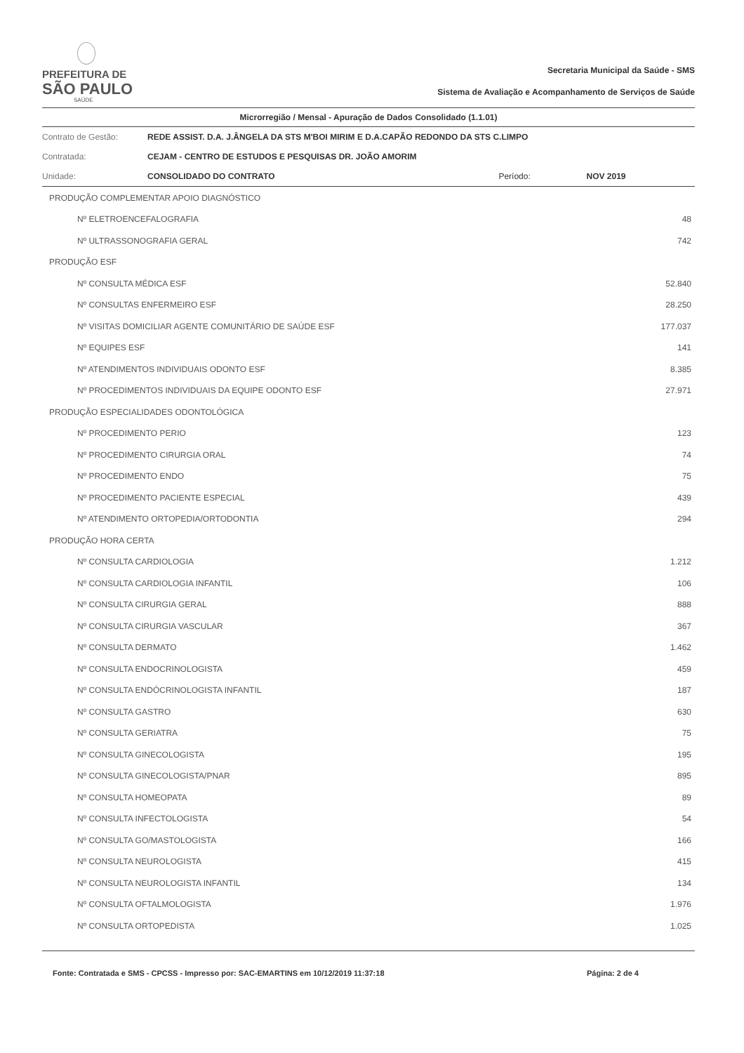PREFEITURA DE
SÃO PAULO
SAÚDE
Secretaria Municipal da Saúde - SMS
Sistema de Avaliação e Acompanhamento de Serviços de Saúde
Microrregião / Mensal - Apuração de Dados Consolidado (1.1.01)
| Contrato de Gestão: | REDE ASSIST. D.A. J.ÂNGELA DA STS M'BOI MIRIM E D.A.CAPÃO REDONDO DA STS C.LIMPO | | |
| Contratada: | CEJAM - CENTRO DE ESTUDOS E PESQUISAS DR. JOÃO AMORIM | | |
| Unidade: | CONSOLIDADO DO CONTRATO | Período: | NOV 2019 |
| PRODUÇÃO COMPLEMENTAR APOIO DIAGNÓSTICO | |
| Nº ELETROENCEFALOGRAFIA | 48 |
| Nº ULTRASSONOGRAFIA GERAL | 742 |
| PRODUÇÃO ESF | |
| Nº CONSULTA MÉDICA ESF | 52.840 |
| Nº CONSULTAS ENFERMEIRO ESF | 28.250 |
| Nº VISITAS DOMICILIAR AGENTE COMUNITÁRIO DE SAÚDE ESF | 177.037 |
| Nº EQUIPES ESF | 141 |
| Nº ATENDIMENTOS INDIVIDUAIS ODONTO ESF | 8.385 |
| Nº PROCEDIMENTOS INDIVIDUAIS DA EQUIPE ODONTO ESF | 27.971 |
| PRODUÇÃO ESPECIALIDADES ODONTOLÓGICA | |
| Nº PROCEDIMENTO PERIO | 123 |
| Nº PROCEDIMENTO CIRURGIA ORAL | 74 |
| Nº PROCEDIMENTO ENDO | 75 |
| Nº PROCEDIMENTO PACIENTE ESPECIAL | 439 |
| Nº ATENDIMENTO ORTOPEDIA/ORTODONTIA | 294 |
| PRODUÇÃO HORA CERTA | |
| Nº CONSULTA CARDIOLOGIA | 1.212 |
| Nº CONSULTA CARDIOLOGIA INFANTIL | 106 |
| Nº CONSULTA CIRURGIA GERAL | 888 |
| Nº CONSULTA CIRURGIA VASCULAR | 367 |
| Nº CONSULTA DERMATO | 1.462 |
| Nº CONSULTA ENDOCRINOLOGISTA | 459 |
| Nº CONSULTA ENDÓCRINOLOGISTA INFANTIL | 187 |
| Nº CONSULTA GASTRO | 630 |
| Nº CONSULTA GERIATRA | 75 |
| Nº CONSULTA GINECOLOGISTA | 195 |
| Nº CONSULTA GINECOLOGISTA/PNAR | 895 |
| Nº CONSULTA HOMEOPATA | 89 |
| Nº CONSULTA INFECTOLOGISTA | 54 |
| Nº CONSULTA GO/MASTOLOGISTA | 166 |
| Nº CONSULTA NEUROLOGISTA | 415 |
| Nº CONSULTA NEUROLOGISTA INFANTIL | 134 |
| Nº CONSULTA OFTALMOLOGISTA | 1.976 |
| Nº CONSULTA ORTOPEDISTA | 1.025 |
Fonte: Contratada e SMS - CPCSS - Impresso por: SAC-EMARTINS em 10/12/2019 11:37:18 Página: 2 de 4